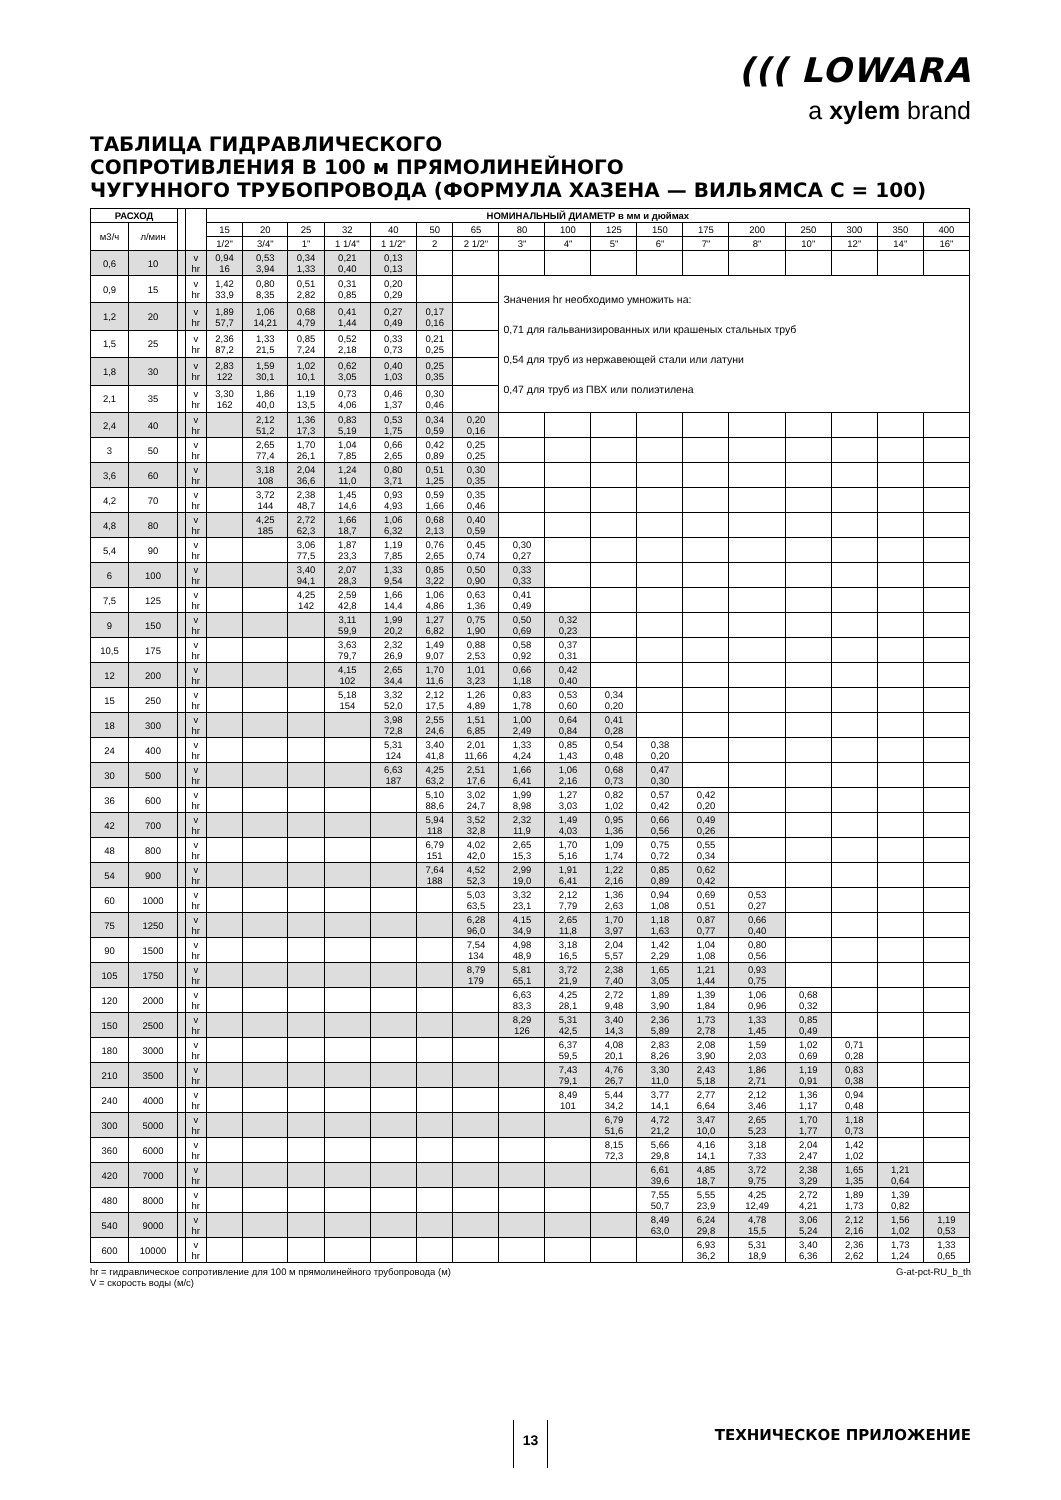((( LOWARA
a xylem brand
ТАБЛИЦА ГИДРАВЛИЧЕСКОГО
СОПРОТИВЛЕНИЯ В 100 м ПРЯМОЛИНЕЙНОГО
ЧУГУННОГО ТРУБОПРОВОДА (ФОРМУЛА ХАЗЕНА — ВИЛЬЯМСА C = 100)
| РАСХОД | | | | НОМИНАЛЬНЫЙ ДИАМЕТР в мм и дюймах | | | | | | | | | | | | | | | | |
| --- | --- | --- | --- | --- | --- | --- | --- | --- | --- | --- | --- | --- | --- | --- | --- | --- | --- | --- | --- | --- |
| м3/ч | л/мин | | | 15 | 20 | 25 | 32 | 40 | 50 | 65 | 80 | 100 | 125 | 150 | 175 | 200 | 250 | 300 | 350 | 400 |
| | | | | 1/2" | 3/4" | 1" | 1 1/4" | 1 1/2" | 2 | 2 1/2" | 3" | 4" | 5" | 6" | 7" | 8" | 10" | 12" | 14" | 16" |
| 0,6 | 10 | | v hr | 0,94 16 | 0,53 3,94 | 0,34 1,33 | 0,21 0,40 | 0,13 0,13 | | | | | | | | | | | | |
| 0,9 | 15 | | v hr | 1,42 33,9 | 0,80 8,35 | 0,51 2,82 | 0,31 0,85 | 0,20 0,29 | | | Значения hr необходимо умножить на: 0,71 для гальванизированных или крашеных стальных труб 0,54 для труб из нержавеющей стали или латуни 0,47 для труб из ПВХ или полиэтилена | | | | | | | | | |
| 1,2 | 20 | | v hr | 1,89 57,7 | 1,06 14,21 | 0,68 4,79 | 0,41 1,44 | 0,27 0,49 | 0,17 0,16 | | | | | | | | | | | |
| 1,5 | 25 | | v hr | 2,36 87,2 | 1,33 21,5 | 0,85 7,24 | 0,52 2,18 | 0,33 0,73 | 0,21 0,25 | | | | | | | | | | | |
| 1,8 | 30 | | v hr | 2,83 122 | 1,59 30,1 | 1,02 10,1 | 0,62 3,05 | 0,40 1,03 | 0,25 0,35 | | | | | | | | | | | |
| 2,1 | 35 | | v hr | 3,30 162 | 1,86 40,0 | 1,19 13,5 | 0,73 4,06 | 0,46 1,37 | 0,30 0,46 | | | | | | | | | | | |
| 2,4 | 40 | | v hr | | 2,12 51,2 | 1,36 17,3 | 0,83 5,19 | 0,53 1,75 | 0,34 0,59 | 0,20 0,16 | | | | | | | | | | |
| 3 | 50 | | v hr | | 2,65 77,4 | 1,70 26,1 | 1,04 7,85 | 0,66 2,65 | 0,42 0,89 | 0,25 0,25 | | | | | | | | | | |
| 3,6 | 60 | | v hr | | 3,18 108 | 2,04 36,6 | 1,24 11,0 | 0,80 3,71 | 0,51 1,25 | 0,30 0,35 | | | | | | | | | | |
| 4,2 | 70 | | v hr | | 3,72 144 | 2,38 48,7 | 1,45 14,6 | 0,93 4,93 | 0,59 1,66 | 0,35 0,46 | | | | | | | | | | |
| 4,8 | 80 | | v hr | | 4,25 185 | 2,72 62,3 | 1,66 18,7 | 1,06 6,32 | 0,68 2,13 | 0,40 0,59 | | | | | | | | | | |
| 5,4 | 90 | | v hr | | | 3,06 77,5 | 1,87 23,3 | 1,19 7,85 | 0,76 2,65 | 0,45 0,74 | 0,30 0,27 | | | | | | | | | |
| 6 | 100 | | v hr | | | 3,40 94,1 | 2,07 28,3 | 1,33 9,54 | 0,85 3,22 | 0,50 0,90 | 0,33 0,33 | | | | | | | | | |
| 7,5 | 125 | | v hr | | | 4,25 142 | 2,59 42,8 | 1,66 14,4 | 1,06 4,86 | 0,63 1,36 | 0,41 0,49 | | | | | | | | | |
| 9 | 150 | | v hr | | | | 3,11 59,9 | 1,99 20,2 | 1,27 6,82 | 0,75 1,90 | 0,50 0,69 | 0,32 0,23 | | | | | | | | |
| 10,5 | 175 | | v hr | | | | 3,63 79,7 | 2,32 26,9 | 1,49 9,07 | 0,88 2,53 | 0,58 0,92 | 0,37 0,31 | | | | | | | | |
| 12 | 200 | | v hr | | | | 4,15 102 | 2,65 34,4 | 1,70 11,6 | 1,01 3,23 | 0,66 1,18 | 0,42 0,40 | | | | | | | | |
| 15 | 250 | | v hr | | | | 5,18 154 | 3,32 52,0 | 2,12 17,5 | 1,26 4,89 | 0,83 1,78 | 0,53 0,60 | 0,34 0,20 | | | | | | | |
| 18 | 300 | | v hr | | | | | 3,98 72,8 | 2,55 24,6 | 1,51 6,85 | 1,00 2,49 | 0,64 0,84 | 0,41 0,28 | | | | | | | |
| 24 | 400 | | v hr | | | | | 5,31 124 | 3,40 41,8 | 2,01 11,66 | 1,33 4,24 | 0,85 1,43 | 0,54 0,48 | 0,38 0,20 | | | | | | |
| 30 | 500 | | v hr | | | | | 6,63 187 | 4,25 63,2 | 2,51 17,6 | 1,66 6,41 | 1,06 2,16 | 0,68 0,73 | 0,47 0,30 | | | | | | |
| 36 | 600 | | v hr | | | | | | 5,10 88,6 | 3,02 24,7 | 1,99 8,98 | 1,27 3,03 | 0,82 1,02 | 0,57 0,42 | 0,42 0,20 | | | | | |
| 42 | 700 | | v hr | | | | | | 5,94 118 | 3,52 32,8 | 2,32 11,9 | 1,49 4,03 | 0,95 1,36 | 0,66 0,56 | 0,49 0,26 | | | | | |
| 48 | 800 | | v hr | | | | | | 6,79 151 | 4,02 42,0 | 2,65 15,3 | 1,70 5,16 | 1,09 1,74 | 0,75 0,72 | 0,55 0,34 | | | | | |
| 54 | 900 | | v hr | | | | | | 7,64 188 | 4,52 52,3 | 2,99 19,0 | 1,91 6,41 | 1,22 2,16 | 0,85 0,89 | 0,62 0,42 | | | | | |
| 60 | 1000 | | v hr | | | | | | | 5,03 63,5 | 3,32 23,1 | 2,12 7,79 | 1,36 2,63 | 0,94 1,08 | 0,69 0,51 | 0,53 0,27 | | | | |
| 75 | 1250 | | v hr | | | | | | | 6,28 96,0 | 4,15 34,9 | 2,65 11,8 | 1,70 3,97 | 1,18 1,63 | 0,87 0,77 | 0,66 0,40 | | | | |
| 90 | 1500 | | v hr | | | | | | | 7,54 134 | 4,98 48,9 | 3,18 16,5 | 2,04 5,57 | 1,42 2,29 | 1,04 1,08 | 0,80 0,56 | | | | |
| 105 | 1750 | | v hr | | | | | | | 8,79 179 | 5,81 65,1 | 3,72 21,9 | 2,38 7,40 | 1,65 3,05 | 1,21 1,44 | 0,93 0,75 | | | | |
| 120 | 2000 | | v hr | | | | | | | | 6,63 83,3 | 4,25 28,1 | 2,72 9,48 | 1,89 3,90 | 1,39 1,84 | 1,06 0,96 | 0,68 0,32 | | | |
| 150 | 2500 | | v hr | | | | | | | | 8,29 126 | 5,31 42,5 | 3,40 14,3 | 2,36 5,89 | 1,73 2,78 | 1,33 1,45 | 0,85 0,49 | | | |
| 180 | 3000 | | v hr | | | | | | | | | 6,37 59,5 | 4,08 20,1 | 2,83 8,26 | 2,08 3,90 | 1,59 2,03 | 1,02 0,69 | 0,71 0,28 | | |
| 210 | 3500 | | v hr | | | | | | | | | 7,43 79,1 | 4,76 26,7 | 3,30 11,0 | 2,43 5,18 | 1,86 2,71 | 1,19 0,91 | 0,83 0,38 | | |
| 240 | 4000 | | v hr | | | | | | | | | 8,49 101 | 5,44 34,2 | 3,77 14,1 | 2,77 6,64 | 2,12 3,46 | 1,36 1,17 | 0,94 0,48 | | |
| 300 | 5000 | | v hr | | | | | | | | | | 6,79 51,6 | 4,72 21,2 | 3,47 10,0 | 2,65 5,23 | 1,70 1,77 | 1,18 0,73 | | |
| 360 | 6000 | | v hr | | | | | | | | | | 8,15 72,3 | 5,66 29,8 | 4,16 14,1 | 3,18 7,33 | 2,04 2,47 | 1,42 1,02 | | |
| 420 | 7000 | | v hr | | | | | | | | | | | 6,61 39,6 | 4,85 18,7 | 3,72 9,75 | 2,38 3,29 | 1,65 1,35 | 1,21 0,64 | |
| 480 | 8000 | | v hr | | | | | | | | | | | 7,55 50,7 | 5,55 23,9 | 4,25 12,49 | 2,72 4,21 | 1,89 1,73 | 1,39 0,82 | |
| 540 | 9000 | | v hr | | | | | | | | | | | 8,49 63,0 | 6,24 29,8 | 4,78 15,5 | 3,06 5,24 | 2,12 2,16 | 1,56 1,02 | 1,19 0,53 |
| 600 | 10000 | | v hr | | | | | | | | | | | | 6,93 36,2 | 5,31 18,9 | 3,40 6,36 | 2,36 2,62 | 1,73 1,24 | 1,33 0,65 |
hr = гидравлическое сопротивление для 100 м прямолинейного трубопровода (м) G-at-pct-RU_b_th
V = скорость воды (м/с)
13 ТЕХНИЧЕСКОЕ ПРИЛОЖЕНИЕ